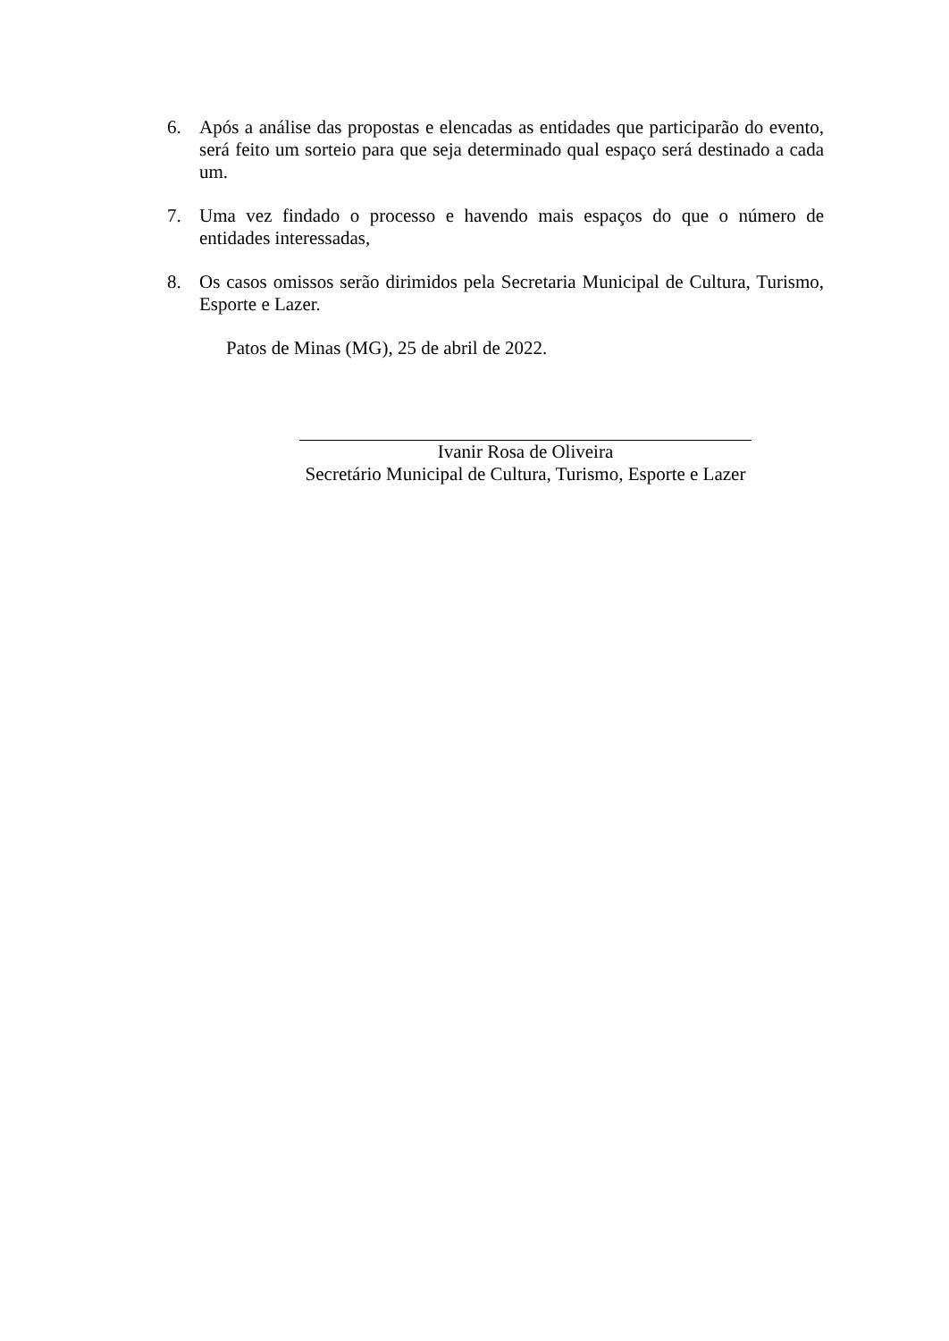6. Após a análise das propostas e elencadas as entidades que participarão do evento, será feito um sorteio para que seja determinado qual espaço será destinado a cada um.
7. Uma vez findado o processo e havendo mais espaços do que o número de entidades interessadas,
8. Os casos omissos serão dirimidos pela Secretaria Municipal de Cultura, Turismo, Esporte e Lazer.
Patos de Minas (MG), 25 de abril de 2022.
Ivanir Rosa de Oliveira
Secretário Municipal de Cultura, Turismo, Esporte e Lazer